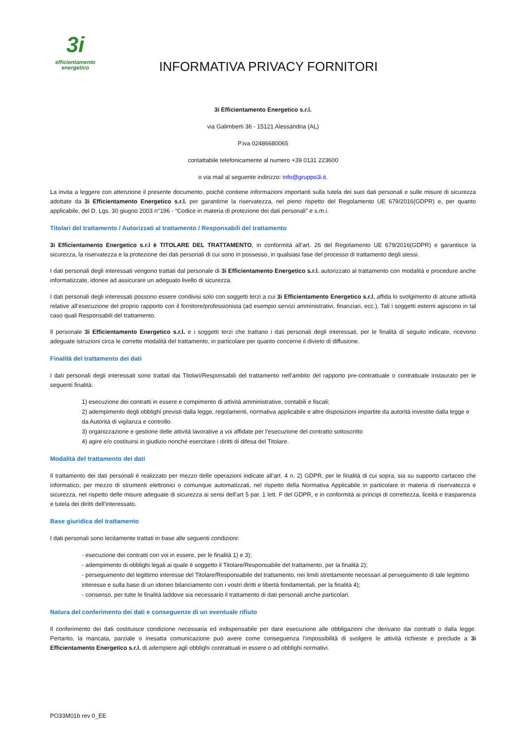3i
efficientamento
energetico
INFORMATIVA PRIVACY FORNITORI
3i Efficientamento Energetico s.r.l.
via Galimberti 36 - 15121 Alessandria (AL)
P.iva 02486680065
contattabile telefonicamente al numero +39 0131 223600
o via mail al seguente indirizzo: info@gruppo3i.it.
La invita a leggere con attenzione il presente documento, poiché contiene informazioni importanti sulla tutela dei suoi dati personali e sulle misure di sicurezza adottate da 3i Efficientamento Energetico s.r.l. per garantirne la riservatezza, nel pieno rispetto del Regolamento UE 679/2016(GDPR) e, per quanto applicabile, del D. Lgs. 30 giugno 2003 n°196 - “Codice in materia di protezione dei dati personali” e s.m.i.
Titolari del trattamento / Autorizzati al trattamento / Responsabili del trattamento
3i Efficientamento Energetico s.r.l è TITOLARE DEL TRATTAMENTO, in conformità all’art. 26 del Regolamento UE 679/2016(GDPR) e garantisce la sicurezza, la riservatezza e la protezione dei dati personali di cui sono in possesso, in qualsiasi fase del processo di trattamento degli stessi.
I dati personali degli interessati vengono trattati dal personale di 3i Efficientamento Energetico s.r.l. autorizzato al trattamento con modalità e procedure anche informatizzate, idonee ad assicurare un adeguato livello di sicurezza.
I dati personali degli interessati possono essere condivisi solo con soggetti terzi a cui 3i Efficientamento Energetico s.r.l. affida lo svolgimento di alcune attività relative all’esecuzione del proprio rapporto con il fornitore/professionista (ad esempio servizi amministrativi, finanziari, ecc.). Tali i soggetti esterni agiscono in tal caso quali Responsabili del trattamento.
Il personale 3i Efficientamento Energetico s.r.l. e i soggetti terzi che trattano i dati personali degli interessati, per le finalità di seguito indicate, ricevono adeguate istruzioni circa le corrette modalità del trattamento, in particolare per quanto concerne il divieto di diffusione.
Finalità del trattamento dei dati
I dati personali degli interessati sono trattati dai Titolari/Responsabili del trattamento nell’ambito del rapporto pre-contrattuale o contrattuale instaurato per le seguenti finalità:
1) esecuzione dei contratti in essere e compimento di attività amministrative, contabili e fiscali;
2) adempimento degli obblighi previsti dalla legge, regolamenti, normativa applicabile e altre disposizioni impartite da autorità investite dalla legge e da Autorità di vigilanza e controllo.
3) organizzazione e gestione delle attività lavorative a voi affidate per l’esecuzione del contratto sottoscritto
4) agire e/o costituirsi in giudizio nonché esercitare i diritti di difesa del Titolare.
Modalità del trattamento dei dati
Il trattamento dei dati personali è realizzato per mezzo delle operazioni indicate all’art. 4 n. 2) GDPR, per le finalità di cui sopra, sia su supporto cartaceo che informatico, per mezzo di strumenti elettronici o comunque automatizzati, nel rispetto della Normativa Applicabile in particolare in materia di riservatezza e sicurezza, nel rispetto delle misure adeguate di sicurezza ai sensi dell’art 5 par. 1 lett. F del GDPR, e in conformità ai principi di correttezza, liceità e trasparenza e tutela dei diritti dell’interessato.
Base giuridica del trattamento
I dati personali sono lecitamente trattati in base alle seguenti condizioni:
- esecuzione dei contratti con voi in essere, per le finalità 1) e 3);
- adempimento di obblighi legali ai quale è soggetto il Titolare/Responsabile del trattamento, per la finalità 2);
- perseguimento del legittimo interesse del Titolare/Responsabile del trattamento, nei limiti strettamente necessari al perseguimento di tale legittimo interesse e sulla base di un idoneo bilanciamento con i vostri diritti e libertà fondamentali, per la finalità 4);
- consenso, per tutte le finalità laddove sia necessario il trattamento di dati personali anche particolari.
Natura del conferimento dei dati e conseguenze di un eventuale rifiuto
Il conferimento dei dati costituisce condizione necessaria ed indispensabile per dare esecuzione alle obbligazioni che derivano dai contratti o dalla legge. Pertanto, la mancata, parziale o inesatta comunicazione può avere come conseguenza l'impossibilità di svolgere le attività richieste e preclude a 3i Efficientamento Energetico s.r.l. di adempiere agli obblighi contrattuali in essere o ad obblighi normativi.
PO33M01b rev 0_EE